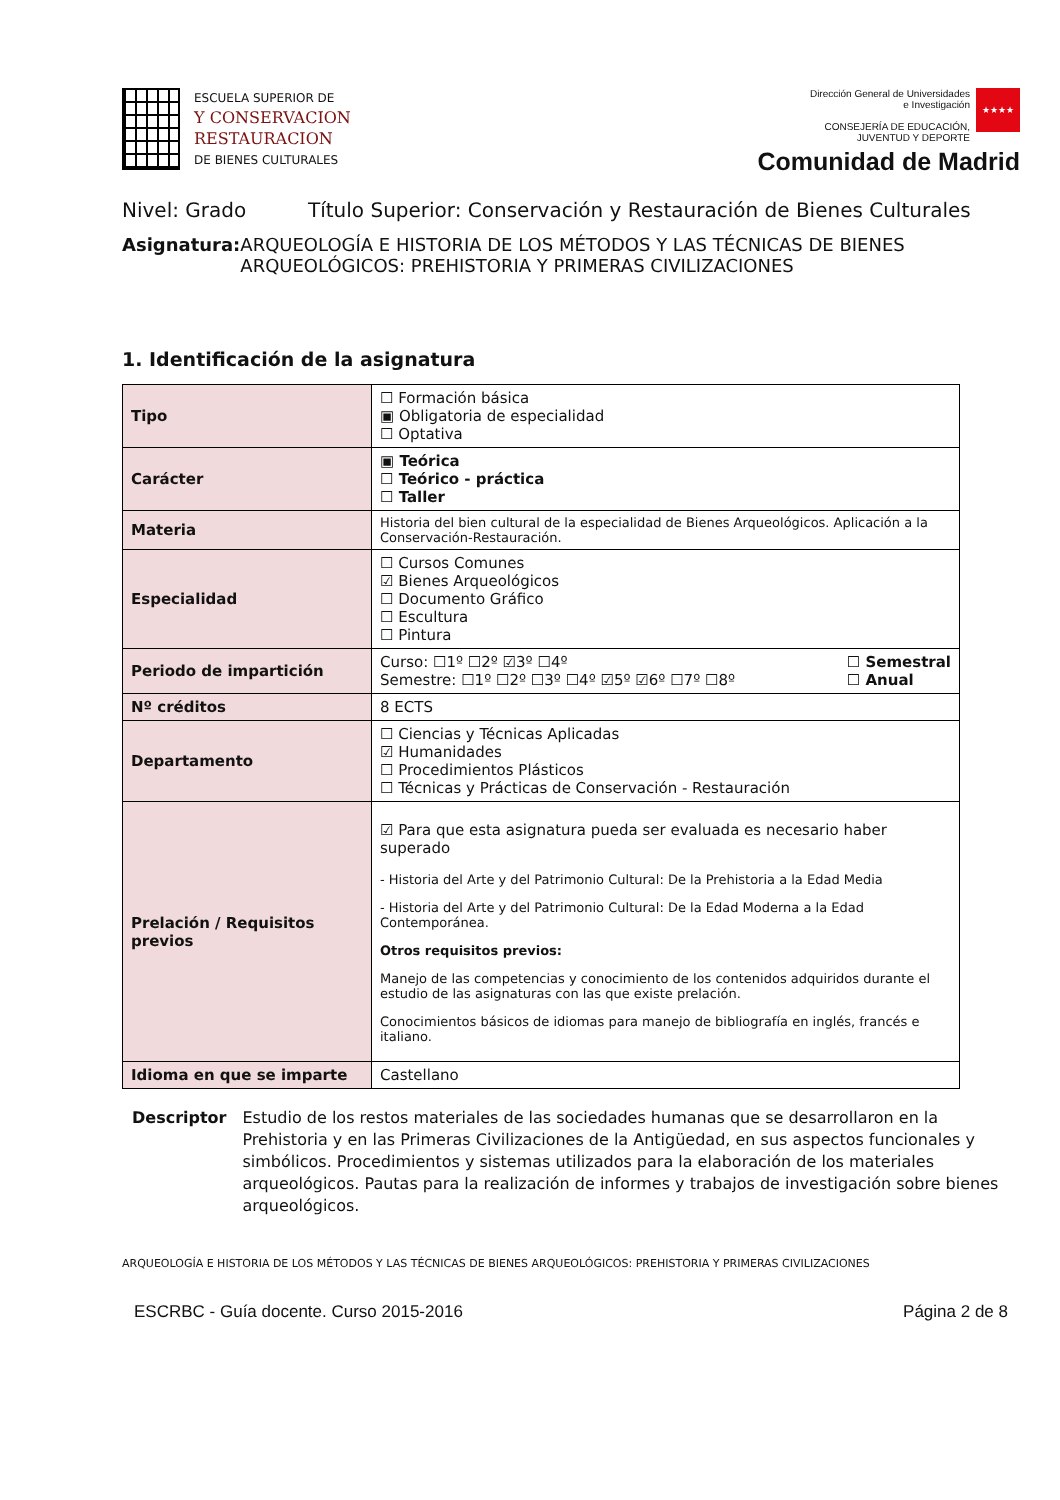ESCUELA SUPERIOR DE
Y CONSERVACION
RESTAURACION
DE BIENES CULTURALES
Dirección General de Universidades
e Investigación
CONSEJERÍA DE EDUCACIÓN,
JUVENTUD Y DEPORTE
★★★★
Comunidad de Madrid
Nivel: Grado Título Superior: Conservación y Restauración de Bienes Culturales
Asignatura: ARQUEOLOGÍA E HISTORIA DE LOS MÉTODOS Y LAS TÉCNICAS DE BIENES ARQUEOLÓGICOS: PREHISTORIA Y PRIMERAS CIVILIZACIONES
1. Identificación de la asignatura
| Tipo | ☐ Formación básica ▣ Obligatoria de especialidad ☐ Optativa |
| Carácter | ▣ Teórica ☐ Teórico - práctica ☐ Taller |
| Materia | Historia del bien cultural de la especialidad de Bienes Arqueológicos. Aplicación a la Conservación-Restauración. |
| Especialidad | ☐ Cursos Comunes ☑ Bienes Arqueológicos ☐ Documento Gráfico ☐ Escultura ☐ Pintura |
| Periodo de impartición | Curso: ☐1º ☐2º ☑3º ☐4º Semestre: ☐1º ☐2º ☐3º ☐4º ☑5º ☑6º ☐7º ☐8º ☐ Semestral ☐ Anual |
| Nº créditos | 8 ECTS |
| Departamento | ☐ Ciencias y Técnicas Aplicadas ☑ Humanidades ☐ Procedimientos Plásticos ☐ Técnicas y Prácticas de Conservación - Restauración |
| Prelación / Requisitos previos | ☑ Para que esta asignatura pueda ser evaluada es necesario haber superado - Historia del Arte y del Patrimonio Cultural: De la Prehistoria a la Edad Media - Historia del Arte y del Patrimonio Cultural: De la Edad Moderna a la Edad Contemporánea. Otros requisitos previos: Manejo de las competencias y conocimiento de los contenidos adquiridos durante el estudio de las asignaturas con las que existe prelación. Conocimientos básicos de idiomas para manejo de bibliografía en inglés, francés e italiano. |
| Idioma en que se imparte | Castellano |
Descriptor Estudio de los restos materiales de las sociedades humanas que se desarrollaron en la Prehistoria y en las Primeras Civilizaciones de la Antigüedad, en sus aspectos funcionales y simbólicos. Procedimientos y sistemas utilizados para la elaboración de los materiales arqueológicos. Pautas para la realización de informes y trabajos de investigación sobre bienes arqueológicos.
ARQUEOLOGÍA E HISTORIA DE LOS MÉTODOS Y LAS TÉCNICAS DE BIENES ARQUEOLÓGICOS: PREHISTORIA Y PRIMERAS CIVILIZACIONES
ESCRBC - Guía docente. Curso 2015-2016 Página 2 de 8